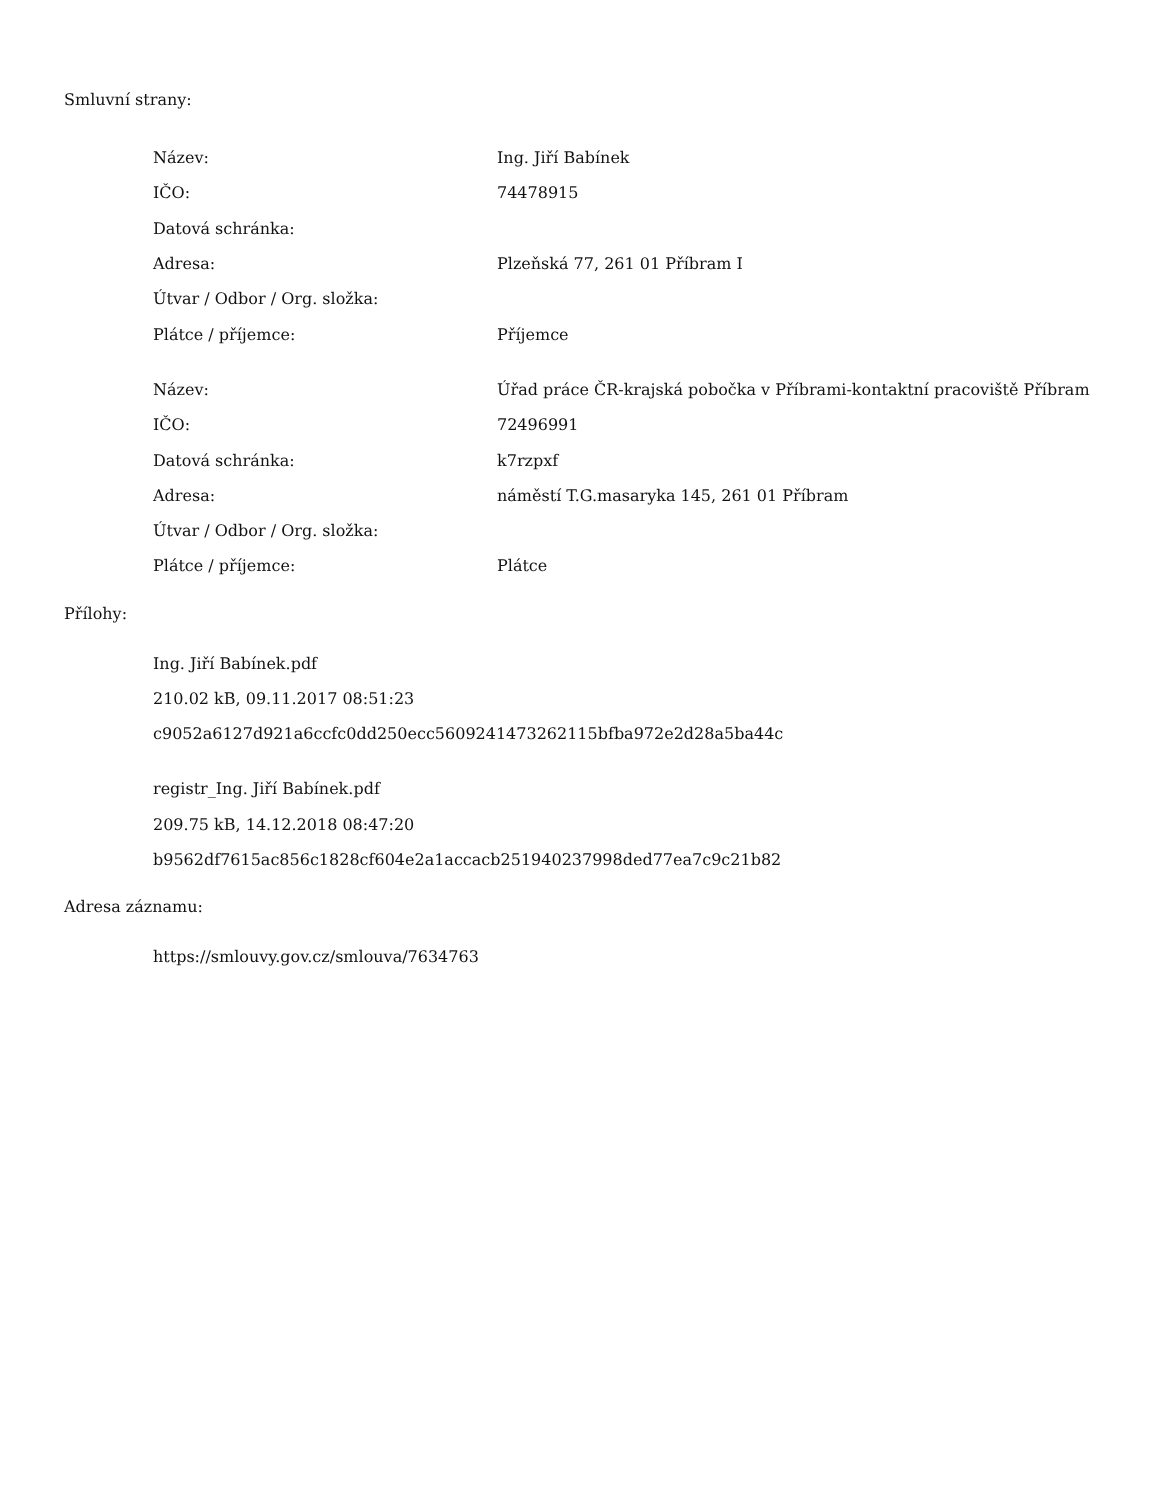Smluvní strany:
| Název: | Ing. Jiří Babínek |
| IČO: | 74478915 |
| Datová schránka: | |
| Adresa: | Plzeňská 77, 261 01 Příbram I |
| Útvar / Odbor / Org. složka: | |
| Plátce / příjemce: | Příjemce |
| Název: | Úřad práce ČR-krajská pobočka v Příbrami-kontaktní pracoviště Příbram |
| IČO: | 72496991 |
| Datová schránka: | k7rzpxf |
| Adresa: | náměstí T.G.masaryka 145, 261 01 Příbram |
| Útvar / Odbor / Org. složka: | |
| Plátce / příjemce: | Plátce |
Přílohy:
Ing. Jiří Babínek.pdf
210.02 kB, 09.11.2017 08:51:23
c9052a6127d921a6ccfc0dd250ecc5609241473262115bfba972e2d28a5ba44c
registr_Ing. Jiří Babínek.pdf
209.75 kB, 14.12.2018 08:47:20
b9562df7615ac856c1828cf604e2a1accacb251940237998ded77ea7c9c21b82
Adresa záznamu:
https://smlouvy.gov.cz/smlouva/7634763